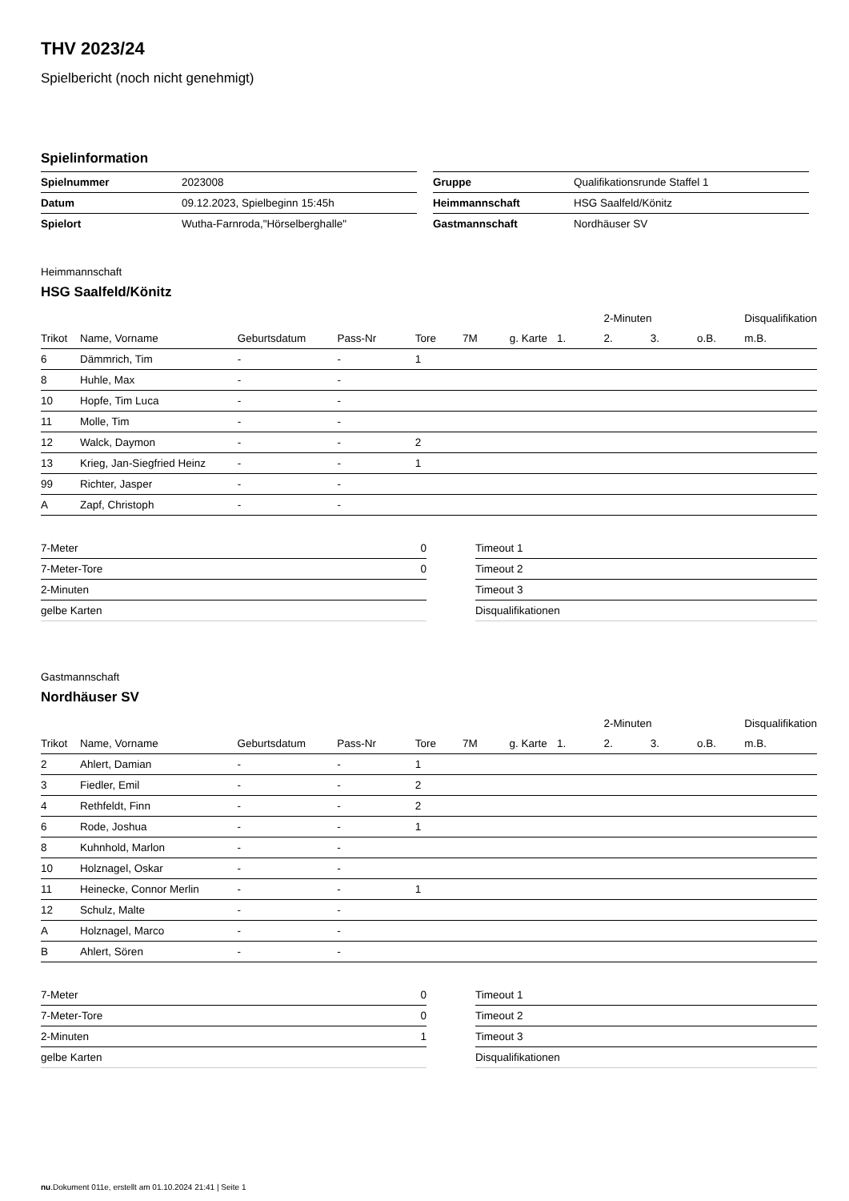THV 2023/24
Spielbericht (noch nicht genehmigt)
Spielinformation
| Spielnummer | 2023008 |
| Datum | 09.12.2023, Spielbeginn 15:45h |
| Spielort | Wutha-Farnroda,"Hörselberghalle" |
| Gruppe | Qualifikationsrunde Staffel 1 |
| Heimmannschaft | HSG Saalfeld/Könitz |
| Gastmannschaft | Nordhäuser SV |
Heimmannschaft
HSG Saalfeld/Könitz
| | | | | | | | | 2-Minuten | | | Disqualifikation |
| --- | --- | --- | --- | --- | --- | --- | --- | --- | --- | --- | --- |
| Trikot | Name, Vorname | Geburtsdatum | Pass-Nr | Tore | 7M | g. Karte | 1. | 2. | 3. | o.B. | m.B. |
| 6 | Dämmrich, Tim | - | - | 1 | | | | | | | |
| 8 | Huhle, Max | - | - | | | | | | | | |
| 10 | Hopfe, Tim Luca | - | - | | | | | | | | |
| 11 | Molle, Tim | - | - | | | | | | | | |
| 12 | Walck, Daymon | - | - | 2 | | | | | | | |
| 13 | Krieg, Jan-Siegfried Heinz | - | - | 1 | | | | | | | |
| 99 | Richter, Jasper | - | - | | | | | | | | |
| A | Zapf, Christoph | - | - | | | | | | | | |
| 7-Meter | 0 |
| 7-Meter-Tore | 0 |
| 2-Minuten | |
| gelbe Karten | |
| Timeout 1 |
| Timeout 2 |
| Timeout 3 |
| Disqualifikationen |
Gastmannschaft
Nordhäuser SV
| | | | | | | | | 2-Minuten | | | Disqualifikation |
| --- | --- | --- | --- | --- | --- | --- | --- | --- | --- | --- | --- |
| Trikot | Name, Vorname | Geburtsdatum | Pass-Nr | Tore | 7M | g. Karte | 1. | 2. | 3. | o.B. | m.B. |
| 2 | Ahlert, Damian | - | - | 1 | | | | | | | |
| 3 | Fiedler, Emil | - | - | 2 | | | | | | | |
| 4 | Rethfeldt, Finn | - | - | 2 | | | | | | | |
| 6 | Rode, Joshua | - | - | 1 | | | | | | | |
| 8 | Kuhnhold, Marlon | - | - | | | | | | | | |
| 10 | Holznagel, Oskar | - | - | | | | | | | | |
| 11 | Heinecke, Connor Merlin | - | - | 1 | | | | | | | |
| 12 | Schulz, Malte | - | - | | | | | | | | |
| A | Holznagel, Marco | - | - | | | | | | | | |
| B | Ahlert, Sören | - | - | | | | | | | | |
| 7-Meter | 0 |
| 7-Meter-Tore | 0 |
| 2-Minuten | 1 |
| gelbe Karten | |
| Timeout 1 |
| Timeout 2 |
| Timeout 3 |
| Disqualifikationen |
nu.Dokument 011e, erstellt am 01.10.2024 21:41 | Seite 1